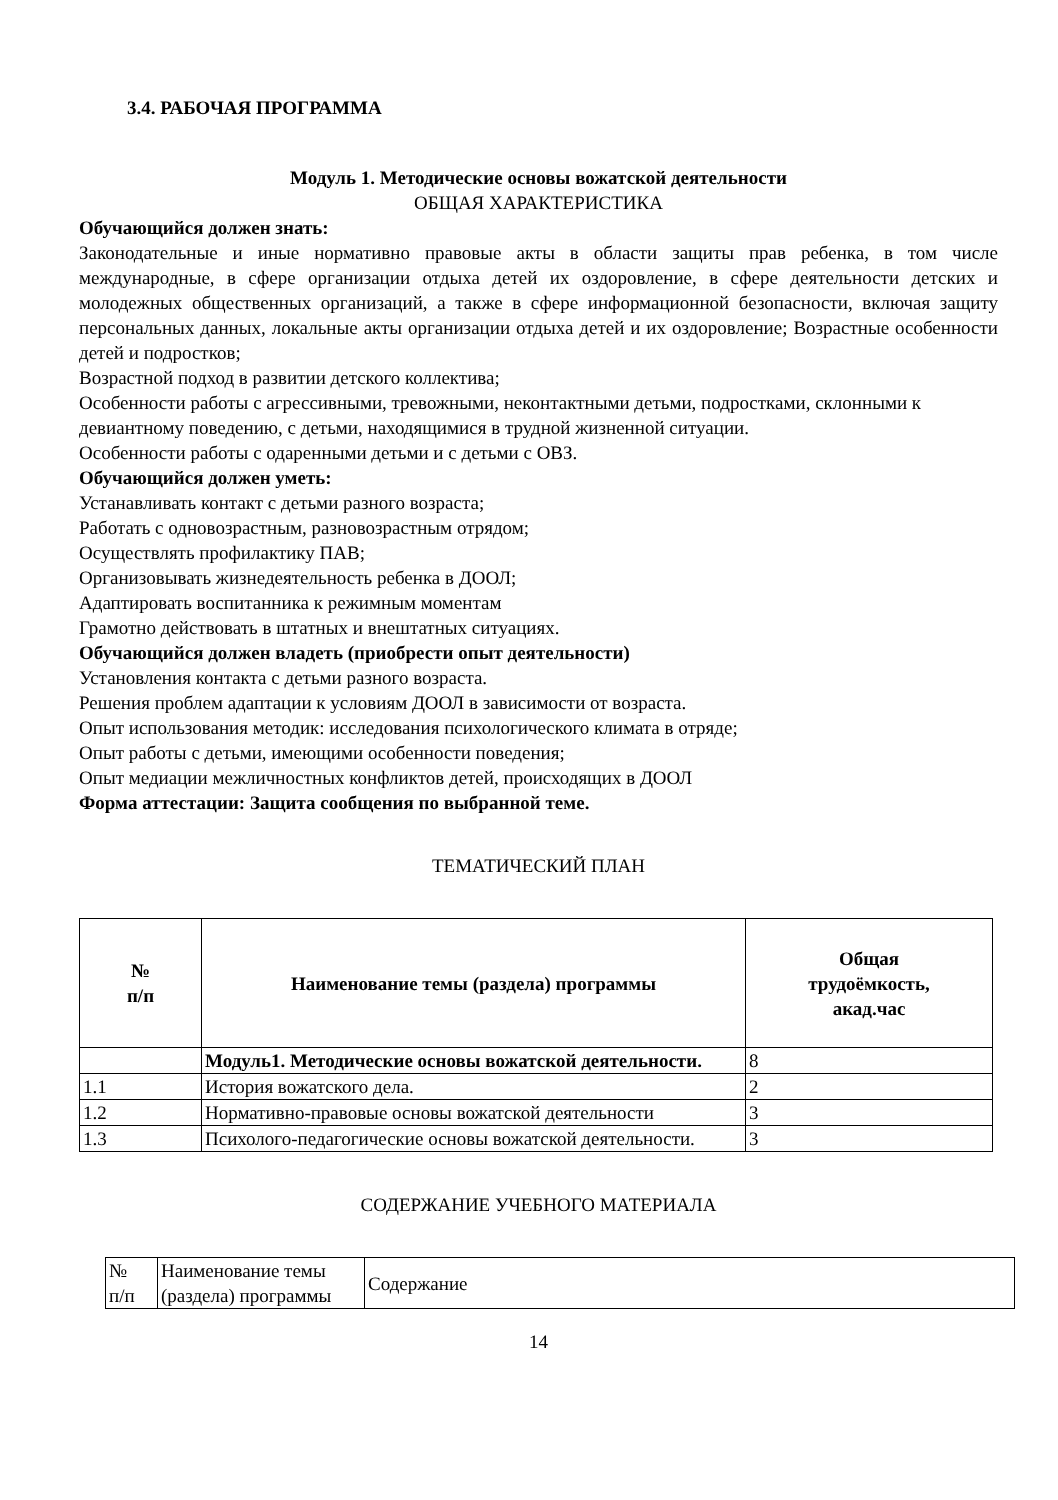3.4. РАБОЧАЯ ПРОГРАММА
Модуль 1. Методические основы вожатской деятельности
ОБЩАЯ ХАРАКТЕРИСТИКА
Обучающийся должен знать:
Законодательные и иные нормативно правовые акты в области защиты прав ребенка, в том числе международные, в сфере организации отдыха детей их оздоровление, в сфере деятельности детских и молодежных общественных организаций, а также в сфере информационной безопасности, включая защиту персональных данных, локальные акты организации отдыха детей и их оздоровление; Возрастные особенности детей и подростков;
Возрастной подход в развитии детского коллектива;
Особенности работы с агрессивными, тревожными, неконтактными детьми, подростками, склонными к девиантному поведению, с детьми, находящимися в трудной жизненной ситуации.
Особенности работы с одаренными детьми и с детьми с ОВЗ.
Обучающийся должен уметь:
Устанавливать контакт с детьми разного возраста;
Работать с одновозрастным, разновозрастным отрядом;
Осуществлять профилактику ПАВ;
Организовывать жизнедеятельность ребенка в ДООЛ;
Адаптировать воспитанника к режимным моментам
Грамотно действовать в штатных и внештатных ситуациях.
Обучающийся должен владеть (приобрести опыт деятельности)
Установления контакта с детьми разного возраста.
Решения проблем адаптации к условиям ДООЛ в зависимости от возраста.
Опыт использования методик: исследования психологического климата в отряде;
Опыт работы с детьми, имеющими особенности поведения;
Опыт медиации межличностных конфликтов детей, происходящих в ДООЛ
Форма аттестации: Защита сообщения по выбранной теме.
ТЕМАТИЧЕСКИЙ ПЛАН
| № п/п | Наименование темы (раздела) программы | Общая трудоёмкость, акад.час |
| --- | --- | --- |
| | Модуль1. Методические основы вожатской деятельности. | 8 |
| 1.1 | История вожатского дела. | 2 |
| 1.2 | Нормативно-правовые основы вожатской деятельности | 3 |
| 1.3 | Психолого-педагогические основы вожатской деятельности. | 3 |
СОДЕРЖАНИЕ УЧЕБНОГО МАТЕРИАЛА
| № п/п | Наименование темы (раздела) программы | Содержание |
14